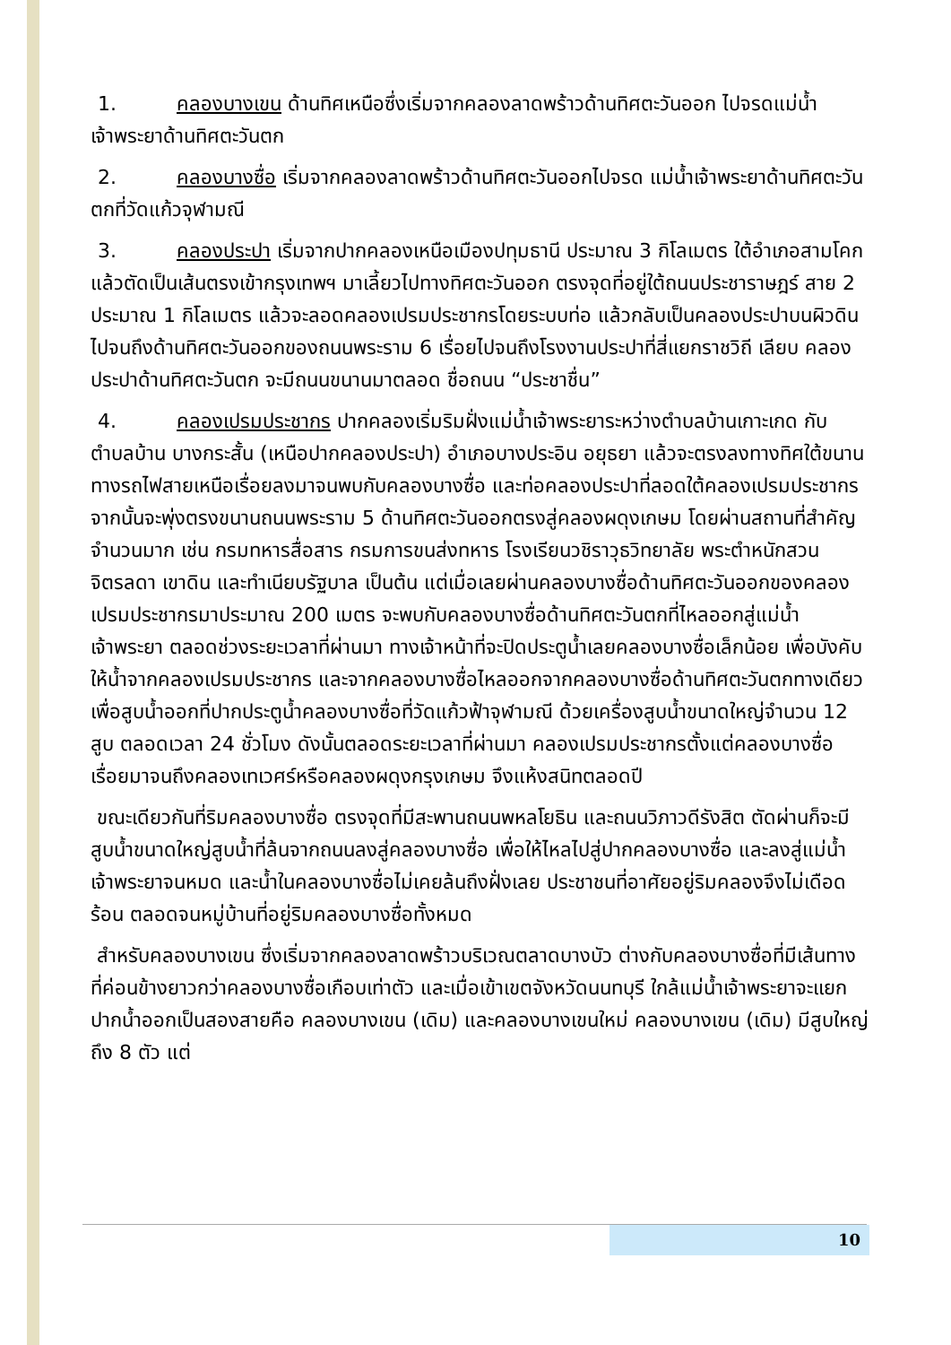1. คลองบางเขน ด้านทิศเหนือซึ่งเริ่มจากคลองลาดพร้าวด้านทิศตะวันออก ไปจรดแม่น้ำเจ้าพระยาด้านทิศตะวันตก
2. คลองบางซื่อ เริ่มจากคลองลาดพร้าวด้านทิศตะวันออกไปจรด แม่น้ำเจ้าพระยาด้านทิศตะวันตกที่วัดแก้วจุฬามณี
3. คลองประปา เริ่มจากปากคลองเหนือเมืองปทุมธานี ประมาณ 3 กิโลเมตร ใต้อำเภอสามโคก แล้วตัดเป็นเส้นตรงเข้ากรุงเทพฯ มาเลี้ยวไปทางทิศตะวันออก ตรงจุดที่อยู่ใต้ถนนประชาราษฎร์ สาย 2 ประมาณ 1 กิโลเมตร แล้วจะลอดคลองเปรมประชากรโดยระบบท่อ แล้วกลับเป็นคลองประปาบนผิวดินไปจนถึงด้านทิศตะวันออกของถนนพระราม 6 เรื่อยไปจนถึงโรงงานประปาที่สี่แยกราชวิถี เลียบ คลองประปาด้านทิศตะวันตก จะมีถนนขนานมาตลอด ชื่อถนน “ประชาชื่น”
4. คลองเปรมประชากร ปากคลองเริ่มริมฝั่งแม่น้ำเจ้าพระยาระหว่างตำบลบ้านเกาะเกด กับตำบลบ้าน บางกระสั้น (เหนือปากคลองประปา) อำเภอบางประอิน อยุธยา แล้วจะตรงลงทางทิศใต้ขนานทางรถไฟสายเหนือเรื่อยลงมาจนพบกับคลองบางซื่อ และท่อคลองประปาที่ลอดใต้คลองเปรมประชากร จากนั้นจะพุ่งตรงขนานถนนพระราม 5 ด้านทิศตะวันออกตรงสู่คลองผดุงเกษม โดยผ่านสถานที่สำคัญจำนวนมาก เช่น กรมทหารสื่อสาร กรมการขนส่งทหาร โรงเรียนวชิราวุธวิทยาลัย พระตำหนักสวนจิตรลดา เขาดิน และทำเนียบรัฐบาล เป็นต้น แต่เมื่อเลยผ่านคลองบางซื่อด้านทิศตะวันออกของคลองเปรมประชากรมาประมาณ 200 เมตร จะพบกับคลองบางซื่อด้านทิศตะวันตกที่ไหลออกสู่แม่น้ำเจ้าพระยา ตลอดช่วงระยะเวลาที่ผ่านมา ทางเจ้าหน้าที่จะปิดประตูน้ำเลยคลองบางซื่อเล็กน้อย เพื่อบังคับให้น้ำจากคลองเปรมประชากร และจากคลองบางซื่อไหลออกจากคลองบางซื่อด้านทิศตะวันตกทางเดียว เพื่อสูบน้ำออกที่ปากประตูน้ำคลองบางซื่อที่วัดแก้วฟ้าจุฬามณี ด้วยเครื่องสูบน้ำขนาดใหญ่จำนวน 12 สูบ ตลอดเวลา 24 ชั่วโมง ดังนั้นตลอดระยะเวลาที่ผ่านมา คลองเปรมประชากรตั้งแต่คลองบางซื่อเรื่อยมาจนถึงคลองเทเวศร์หรือคลองผดุงกรุงเกษม จึงแห้งสนิทตลอดปี
ขณะเดียวกันที่ริมคลองบางซื่อ ตรงจุดที่มีสะพานถนนพหลโยธิน และถนนวิภาวดีรังสิต ตัดผ่านก็จะมีสูบน้ำขนาดใหญ่สูบน้ำที่ล้นจากถนนลงสู่คลองบางซื่อ เพื่อให้ไหลไปสู่ปากคลองบางซื่อ และลงสู่แม่น้ำเจ้าพระยาจนหมด และน้ำในคลองบางซื่อไม่เคยล้นถึงฝั่งเลย ประชาชนที่อาศัยอยู่ริมคลองจึงไม่เดือดร้อน ตลอดจนหมู่บ้านที่อยู่ริมคลองบางซื่อทั้งหมด
สำหรับคลองบางเขน ซึ่งเริ่มจากคลองลาดพร้าวบริเวณตลาดบางบัว ต่างกับคลองบางซื่อที่มีเส้นทาง ที่ค่อนข้างยาวกว่าคลองบางซื่อเกือบเท่าตัว และเมื่อเข้าเขตจังหวัดนนทบุรี ใกล้แม่น้ำเจ้าพระยาจะแยกปากน้ำออกเป็นสองสายคือ คลองบางเขน (เดิม) และคลองบางเขนใหม่ คลองบางเขน (เดิม) มีสูบใหญ่ถึง 8 ตัว แต่
10